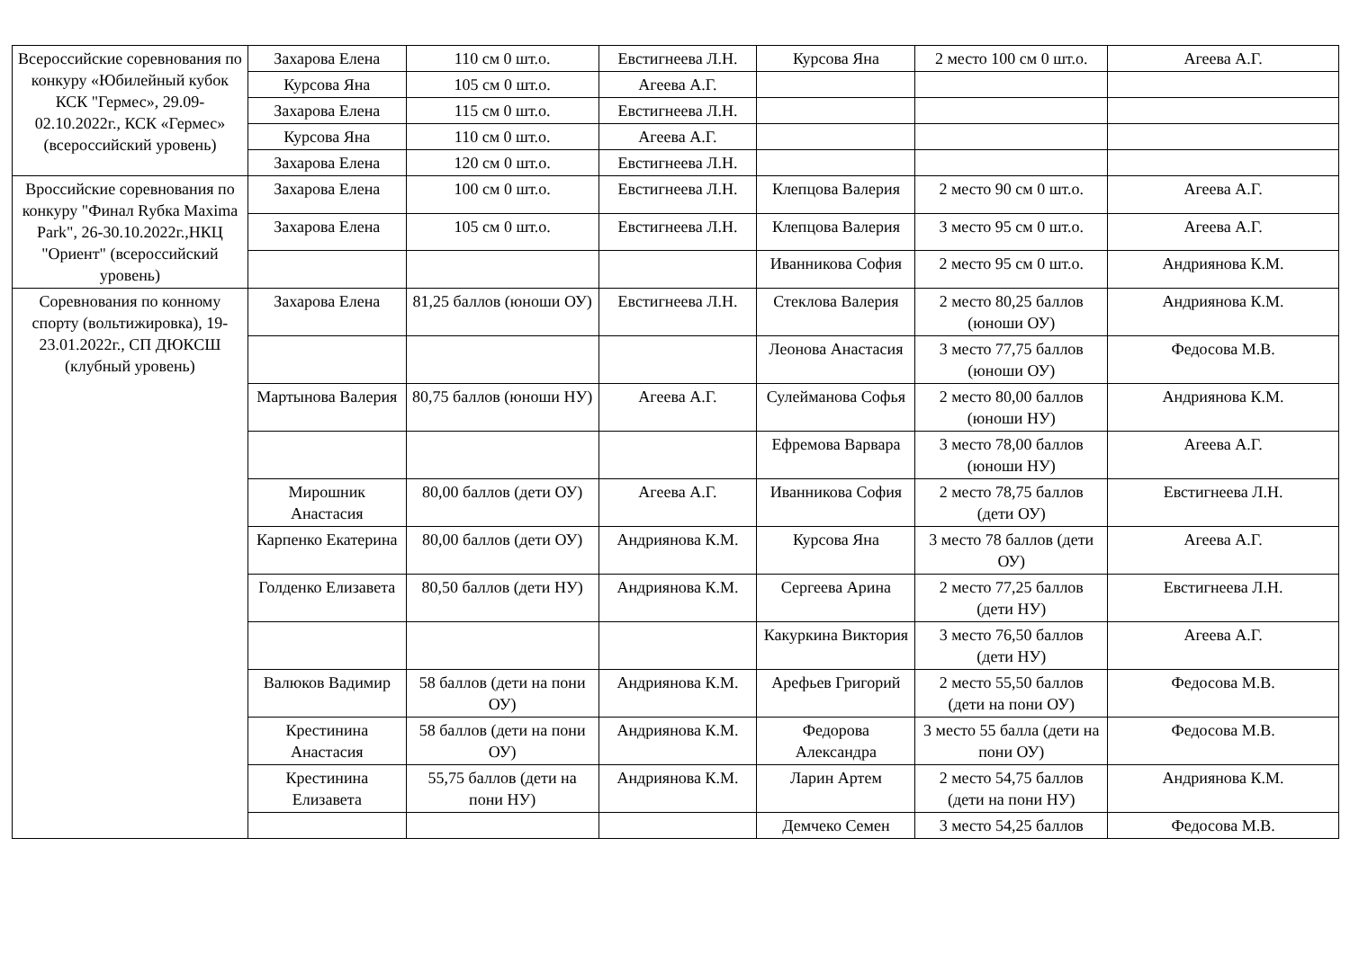| Всероссийские соревнования по конкуру «Юбилейный кубок КСК "Гермес», 29.09-02.10.2022г., КСК «Гермес» (всероссийский уровень) | Захарова Елена | 110 см 0 шт.о. | Евстигнеева Л.Н. | Курсова Яна | 2 место 100 см 0 шт.о. | Агеева А.Г. |
| | Курсова Яна | 105 см 0 шт.о. | Агеева А.Г. | | | |
| | Захарова Елена | 115 см 0 шт.о. | Евстигнеева Л.Н. | | | |
| | Курсова Яна | 110 см 0 шт.о. | Агеева А.Г. | | | |
| | Захарова Елена | 120 см 0 шт.о. | Евстигнеева Л.Н. | | | |
| Вроссийские соревнования по конкуру "Финал Rубка Maxima Park", 26-30.10.2022г.,НКЦ "Ориент" (всероссийский уровень) | Захарова Елена | 100 см 0 шт.о. | Евстигнеева Л.Н. | Клепцова Валерия | 2 место 90 см 0 шт.о. | Агеева А.Г. |
| | Захарова Елена | 105 см 0 шт.о. | Евстигнеева Л.Н. | Клепцова Валерия | 3 место 95 см 0 шт.о. | Агеева А.Г. |
| | | | | Иванникова София | 2 место 95 см 0 шт.о. | Андриянова К.М. |
| Соревнования по конному спорту (вольтижировка), 19-23.01.2022г., СП ДЮКСШ (клубный уровень) | Захарова Елена | 81,25 баллов (юноши ОУ) | Евстигнеева Л.Н. | Стеклова Валерия | 2 место 80,25 баллов (юноши ОУ) | Андриянова К.М. |
| | | | | Леонова Анастасия | 3 место 77,75 баллов (юноши ОУ) | Федосова М.В. |
| | Мартынова Валерия | 80,75 баллов (юноши НУ) | Агеева А.Г. | Сулейманова Софья | 2 место 80,00 баллов (юноши НУ) | Андриянова К.М. |
| | | | | Ефремова Варвара | 3 место 78,00 баллов (юноши НУ) | Агеева А.Г. |
| | Мирошник Анастасия | 80,00 баллов (дети ОУ) | Агеева А.Г. | Иванникова София | 2 место 78,75 баллов (дети ОУ) | Евстигнеева Л.Н. |
| | Карпенко Екатерина | 80,00 баллов (дети ОУ) | Андриянова К.М. | Курсова Яна | 3 место 78 баллов (дети ОУ) | Агеева А.Г. |
| | Голденко Елизавета | 80,50 баллов (дети НУ) | Андриянова К.М. | Сергеева Арина | 2 место 77,25 баллов (дети НУ) | Евстигнеева Л.Н. |
| | | | | Какуркина Виктория | 3 место 76,50 баллов (дети НУ) | Агеева А.Г. |
| | Валюков Вадимир | 58 баллов (дети на пони ОУ) | Андриянова К.М. | Арефьев Григорий | 2 место 55,50 баллов (дети на пони ОУ) | Федосова М.В. |
| | Крестинина Анастасия | 58 баллов (дети на пони ОУ) | Андриянова К.М. | Федорова Александра | 3 место 55 балла (дети на пони ОУ) | Федосова М.В. |
| | Крестинина Елизавета | 55,75 баллов (дети на пони НУ) | Андриянова К.М. | Ларин Артем | 2 место 54,75 баллов (дети на пони НУ) | Андриянова К.М. |
| | | | | Демчеко Семен | 3 место 54,25 баллов | Федосова М.В. |